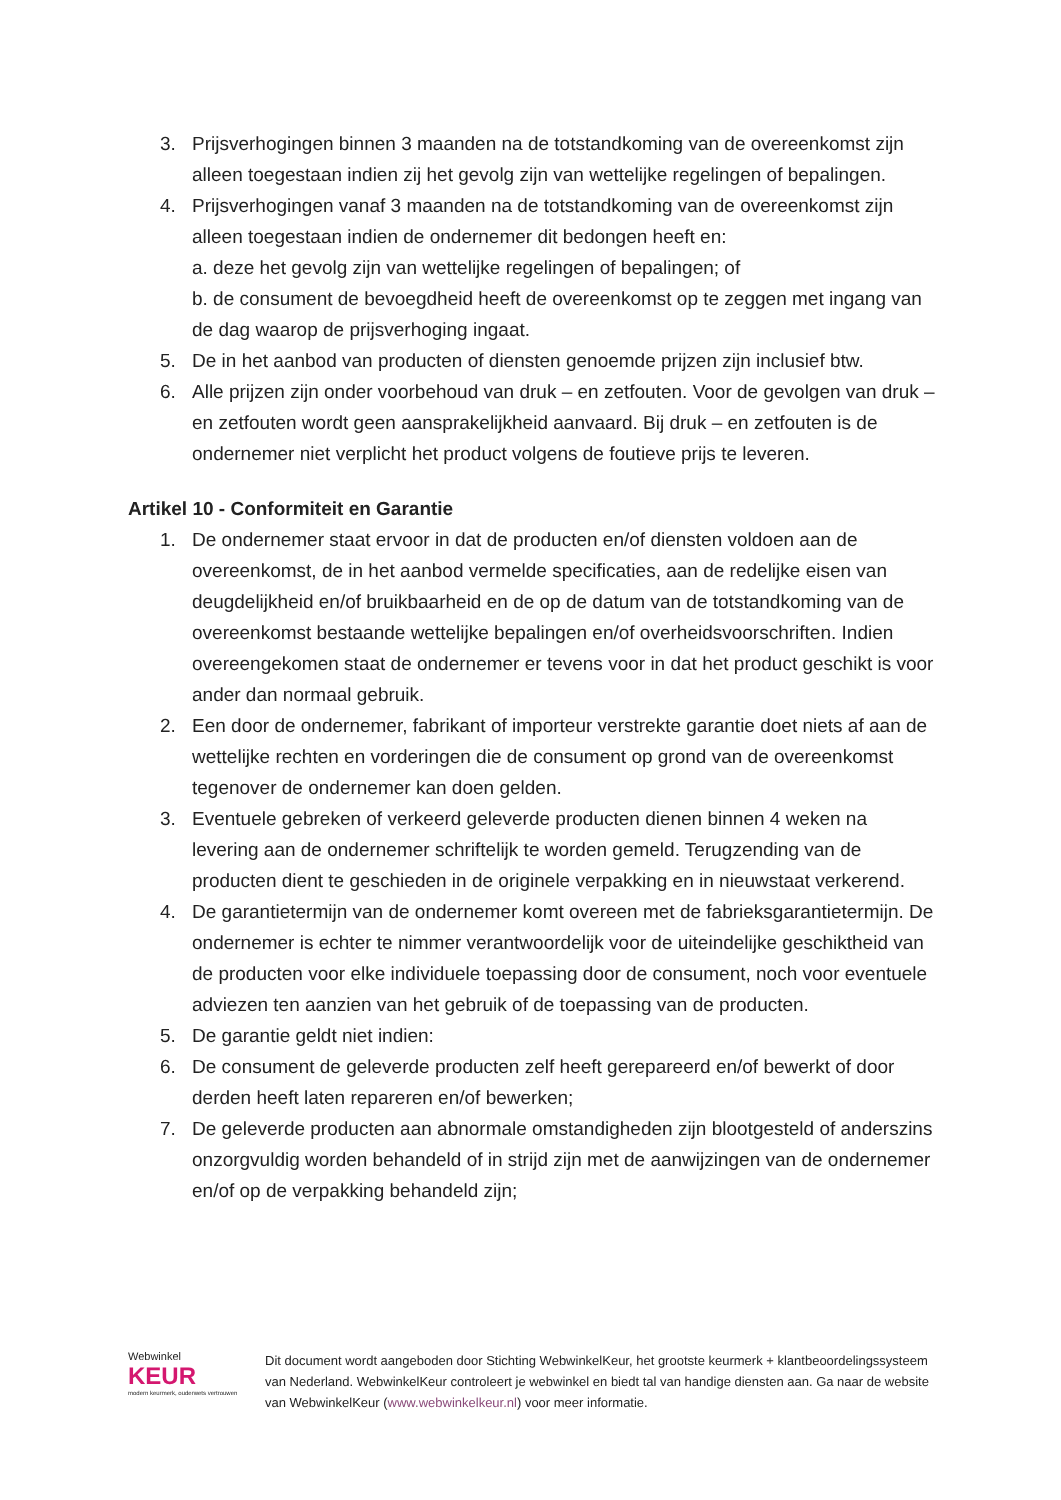3. Prijsverhogingen binnen 3 maanden na de totstandkoming van de overeenkomst zijn alleen toegestaan indien zij het gevolg zijn van wettelijke regelingen of bepalingen.
4. Prijsverhogingen vanaf 3 maanden na de totstandkoming van de overeenkomst zijn alleen toegestaan indien de ondernemer dit bedongen heeft en:
a. deze het gevolg zijn van wettelijke regelingen of bepalingen; of
b. de consument de bevoegdheid heeft de overeenkomst op te zeggen met ingang van de dag waarop de prijsverhoging ingaat.
5. De in het aanbod van producten of diensten genoemde prijzen zijn inclusief btw.
6. Alle prijzen zijn onder voorbehoud van druk – en zetfouten. Voor de gevolgen van druk – en zetfouten wordt geen aansprakelijkheid aanvaard. Bij druk – en zetfouten is de ondernemer niet verplicht het product volgens de foutieve prijs te leveren.
Artikel 10 - Conformiteit en Garantie
1. De ondernemer staat ervoor in dat de producten en/of diensten voldoen aan de overeenkomst, de in het aanbod vermelde specificaties, aan de redelijke eisen van deugdelijkheid en/of bruikbaarheid en de op de datum van de totstandkoming van de overeenkomst bestaande wettelijke bepalingen en/of overheidsvoorschriften. Indien overeengekomen staat de ondernemer er tevens voor in dat het product geschikt is voor ander dan normaal gebruik.
2. Een door de ondernemer, fabrikant of importeur verstrekte garantie doet niets af aan de wettelijke rechten en vorderingen die de consument op grond van de overeenkomst tegenover de ondernemer kan doen gelden.
3. Eventuele gebreken of verkeerd geleverde producten dienen binnen 4 weken na levering aan de ondernemer schriftelijk te worden gemeld. Terugzending van de producten dient te geschieden in de originele verpakking en in nieuwstaat verkerend.
4. De garantietermijn van de ondernemer komt overeen met de fabrieksgarantietermijn. De ondernemer is echter te nimmer verantwoordelijk voor de uiteindelijke geschiktheid van de producten voor elke individuele toepassing door de consument, noch voor eventuele adviezen ten aanzien van het gebruik of de toepassing van de producten.
5. De garantie geldt niet indien:
6. De consument de geleverde producten zelf heeft gerepareerd en/of bewerkt of door derden heeft laten repareren en/of bewerken;
7. De geleverde producten aan abnormale omstandigheden zijn blootgesteld of anderszins onzorgvuldig worden behandeld of in strijd zijn met de aanwijzingen van de ondernemer en/of op de verpakking behandeld zijn;
Webwinkel
KEUR
modern keurmerk, ouderwets vertrouwen
Dit document wordt aangeboden door Stichting WebwinkelKeur, het grootste keurmerk + klantbeoordelingssysteem van Nederland. WebwinkelKeur controleert je webwinkel en biedt tal van handige diensten aan. Ga naar de website van WebwinkelKeur (www.webwinkelkeur.nl) voor meer informatie.